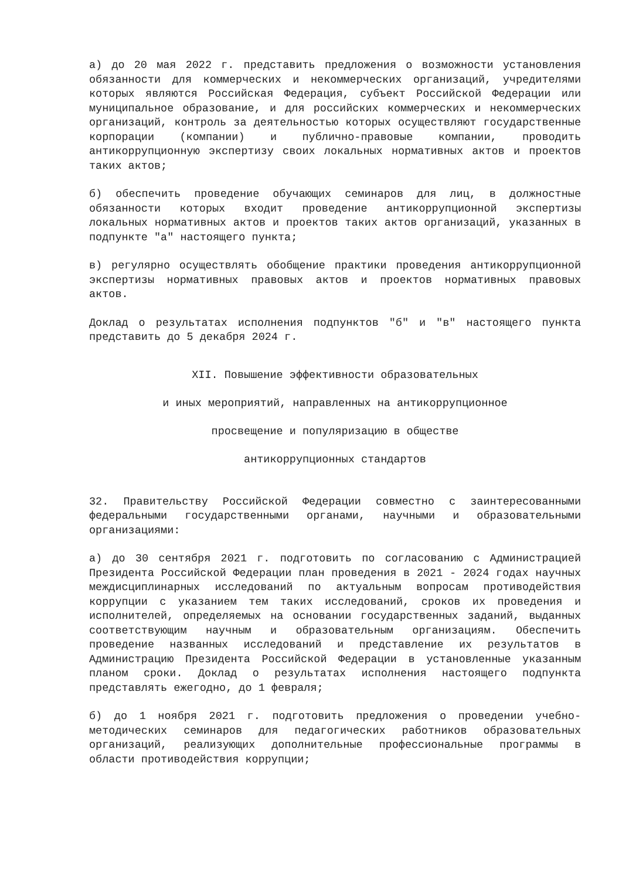а) до 20 мая 2022 г. представить предложения о возможности установления обязанности для коммерческих и некоммерческих организаций, учредителями которых являются Российская Федерация, субъект Российской Федерации или муниципальное образование, и для российских коммерческих и некоммерческих организаций, контроль за деятельностью которых осуществляют государственные корпорации (компании) и публично-правовые компании, проводить антикоррупционную экспертизу своих локальных нормативных актов и проектов таких актов;
б) обеспечить проведение обучающих семинаров для лиц, в должностные обязанности которых входит проведение антикоррупционной экспертизы локальных нормативных актов и проектов таких актов организаций, указанных в подпункте "а" настоящего пункта;
в) регулярно осуществлять обобщение практики проведения антикоррупционной экспертизы нормативных правовых актов и проектов нормативных правовых актов.
Доклад о результатах исполнения подпунктов "б" и "в" настоящего пункта представить до 5 декабря 2024 г.
XII. Повышение эффективности образовательных
и иных мероприятий, направленных на антикоррупционное
просвещение и популяризацию в обществе
антикоррупционных стандартов
32. Правительству Российской Федерации совместно с заинтересованными федеральными государственными органами, научными и образовательными организациями:
а) до 30 сентября 2021 г. подготовить по согласованию с Администрацией Президента Российской Федерации план проведения в 2021 - 2024 годах научных междисциплинарных исследований по актуальным вопросам противодействия коррупции с указанием тем таких исследований, сроков их проведения и исполнителей, определяемых на основании государственных заданий, выданных соответствующим научным и образовательным организациям. Обеспечить проведение названных исследований и представление их результатов в Администрацию Президента Российской Федерации в установленные указанным планом сроки. Доклад о результатах исполнения настоящего подпункта представлять ежегодно, до 1 февраля;
б) до 1 ноября 2021 г. подготовить предложения о проведении учебно-методических семинаров для педагогических работников образовательных организаций, реализующих дополнительные профессиональные программы в области противодействия коррупции;